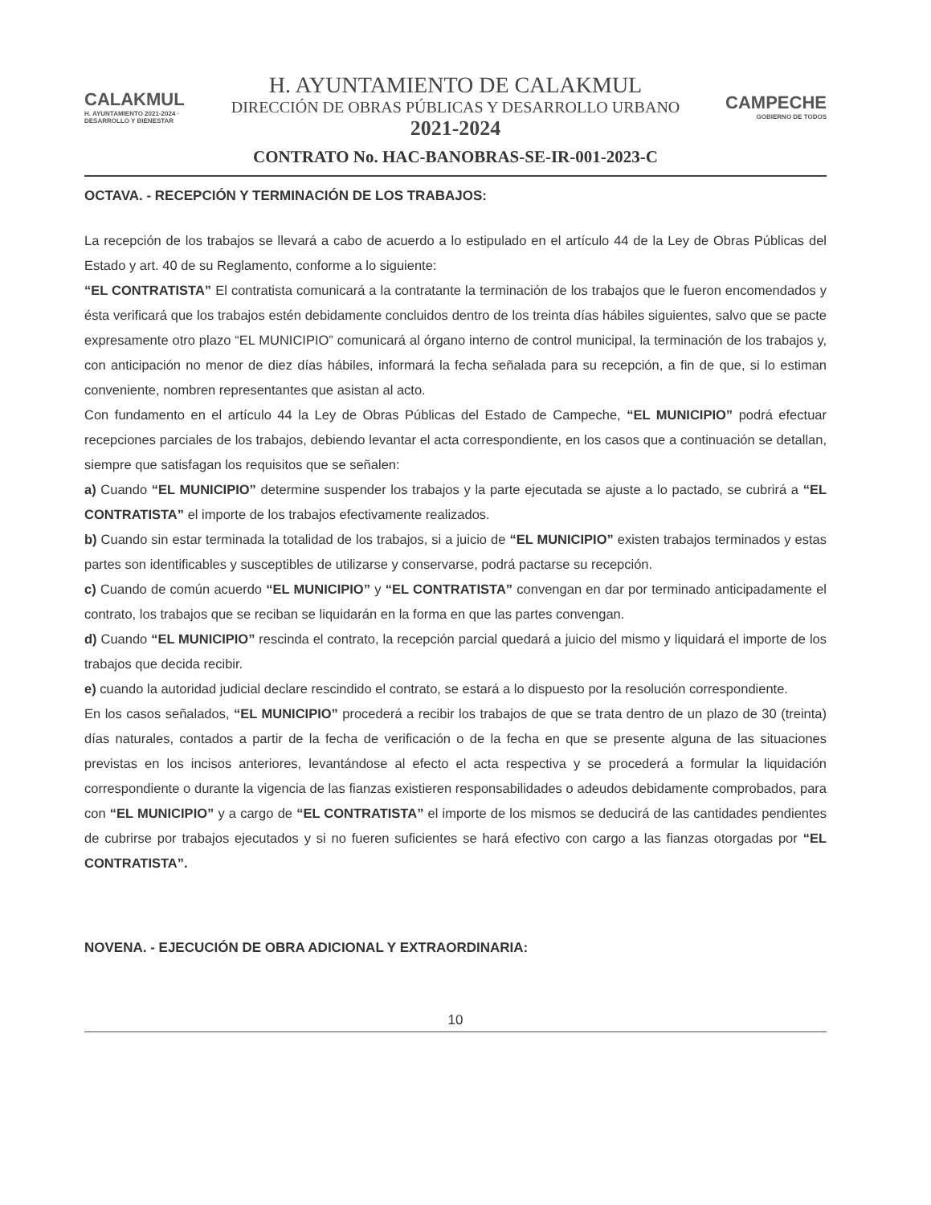CALAKMUL
H. AYUNTAMIENTO 2021-2024 · DESARROLLO Y BIENESTAR
H. AYUNTAMIENTO DE CALAKMUL
DIRECCIÓN DE OBRAS PÚBLICAS Y DESARROLLO URBANO
2021-2024
CAMPECHE
GOBIERNO DE TODOS
CONTRATO No. HAC-BANOBRAS-SE-IR-001-2023-C
OCTAVA. - RECEPCIÓN Y TERMINACIÓN DE LOS TRABAJOS:
La recepción de los trabajos se llevará a cabo de acuerdo a lo estipulado en el artículo 44 de la Ley de Obras Públicas del Estado y art. 40 de su Reglamento, conforme a lo siguiente:
“EL CONTRATISTA” El contratista comunicará a la contratante la terminación de los trabajos que le fueron encomendados y ésta verificará que los trabajos estén debidamente concluidos dentro de los treinta días hábiles siguientes, salvo que se pacte expresamente otro plazo “EL MUNICIPIO” comunicará al órgano interno de control municipal, la terminación de los trabajos y, con anticipación no menor de diez días hábiles, informará la fecha señalada para su recepción, a fin de que, si lo estiman conveniente, nombren representantes que asistan al acto.
Con fundamento en el artículo 44 la Ley de Obras Públicas del Estado de Campeche, “EL MUNICIPIO” podrá efectuar recepciones parciales de los trabajos, debiendo levantar el acta correspondiente, en los casos que a continuación se detallan, siempre que satisfagan los requisitos que se señalen:
a) Cuando “EL MUNICIPIO” determine suspender los trabajos y la parte ejecutada se ajuste a lo pactado, se cubrirá a “EL CONTRATISTA” el importe de los trabajos efectivamente realizados.
b) Cuando sin estar terminada la totalidad de los trabajos, si a juicio de “EL MUNICIPIO” existen trabajos terminados y estas partes son identificables y susceptibles de utilizarse y conservarse, podrá pactarse su recepción.
c) Cuando de común acuerdo “EL MUNICIPIO” y “EL CONTRATISTA” convengan en dar por terminado anticipadamente el contrato, los trabajos que se reciban se liquidarán en la forma en que las partes convengan.
d) Cuando “EL MUNICIPIO” rescinda el contrato, la recepción parcial quedará a juicio del mismo y liquidará el importe de los trabajos que decida recibir.
e) cuando la autoridad judicial declare rescindido el contrato, se estará a lo dispuesto por la resolución correspondiente.
En los casos señalados, “EL MUNICIPIO” procederá a recibir los trabajos de que se trata dentro de un plazo de 30 (treinta) días naturales, contados a partir de la fecha de verificación o de la fecha en que se presente alguna de las situaciones previstas en los incisos anteriores, levantándose al efecto el acta respectiva y se procederá a formular la liquidación correspondiente o durante la vigencia de las fianzas existieren responsabilidades o adeudos debidamente comprobados, para con “EL MUNICIPIO” y a cargo de “EL CONTRATISTA” el importe de los mismos se deducirá de las cantidades pendientes de cubrirse por trabajos ejecutados y si no fueren suficientes se hará efectivo con cargo a las fianzas otorgadas por “EL CONTRATISTA”.
NOVENA. - EJECUCIÓN DE OBRA ADICIONAL Y EXTRAORDINARIA:
10